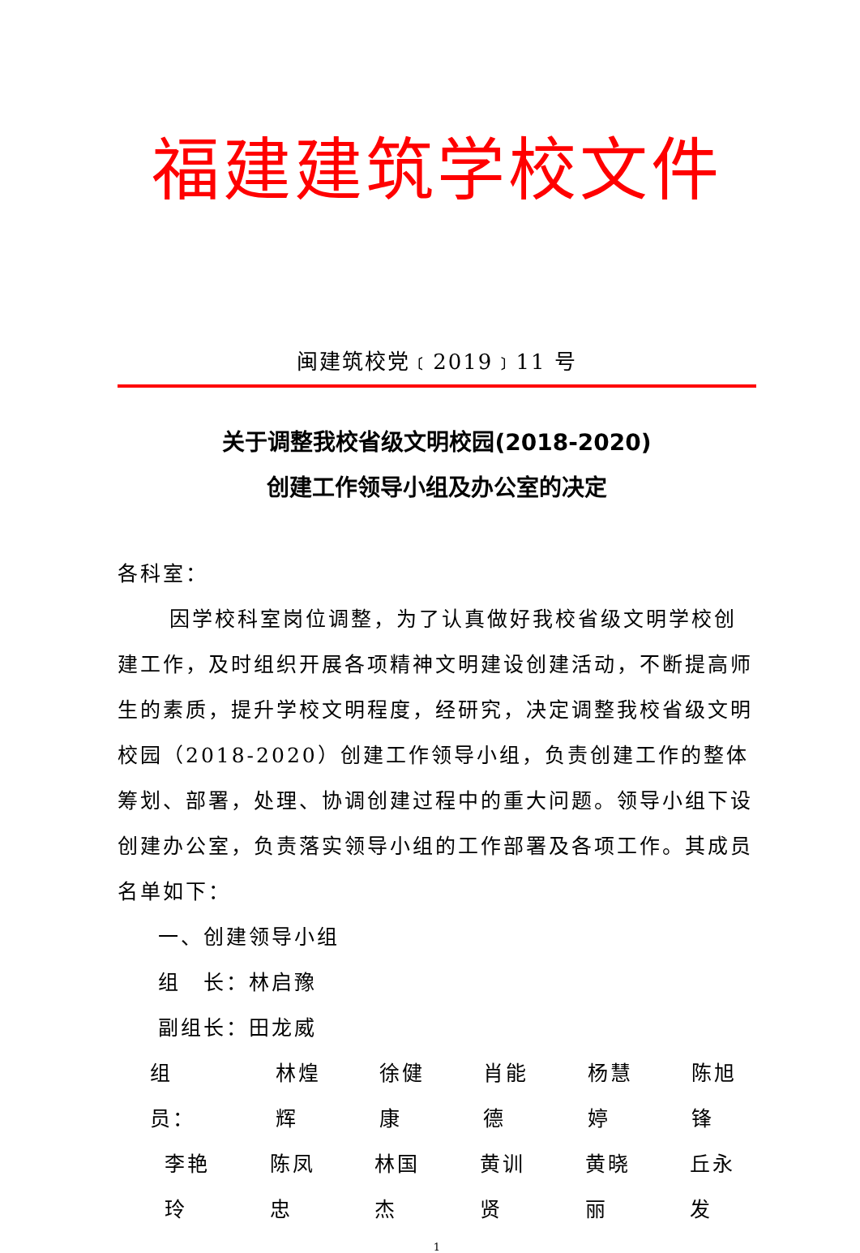福建建筑学校文件
闽建筑校党﹝2019﹞11 号
关于调整我校省级文明校园(2018-2020)
创建工作领导小组及办公室的决定
各科室：
因学校科室岗位调整，为了认真做好我校省级文明学校创建工作，及时组织开展各项精神文明建设创建活动，不断提高师生的素质，提升学校文明程度，经研究，决定调整我校省级文明校园（2018-2020）创建工作领导小组，负责创建工作的整体筹划、部署，处理、协调创建过程中的重大问题。领导小组下设创建办公室，负责落实领导小组的工作部署及各项工作。其成员名单如下：
一、创建领导小组
组　长：林启豫
副组长：田龙威
组　员： 林煌辉 徐健康 肖能德 杨慧婷 陈旭锋
李艳玲 陈凤忠 林国杰 黄训贤 黄晓丽 丘永发
1